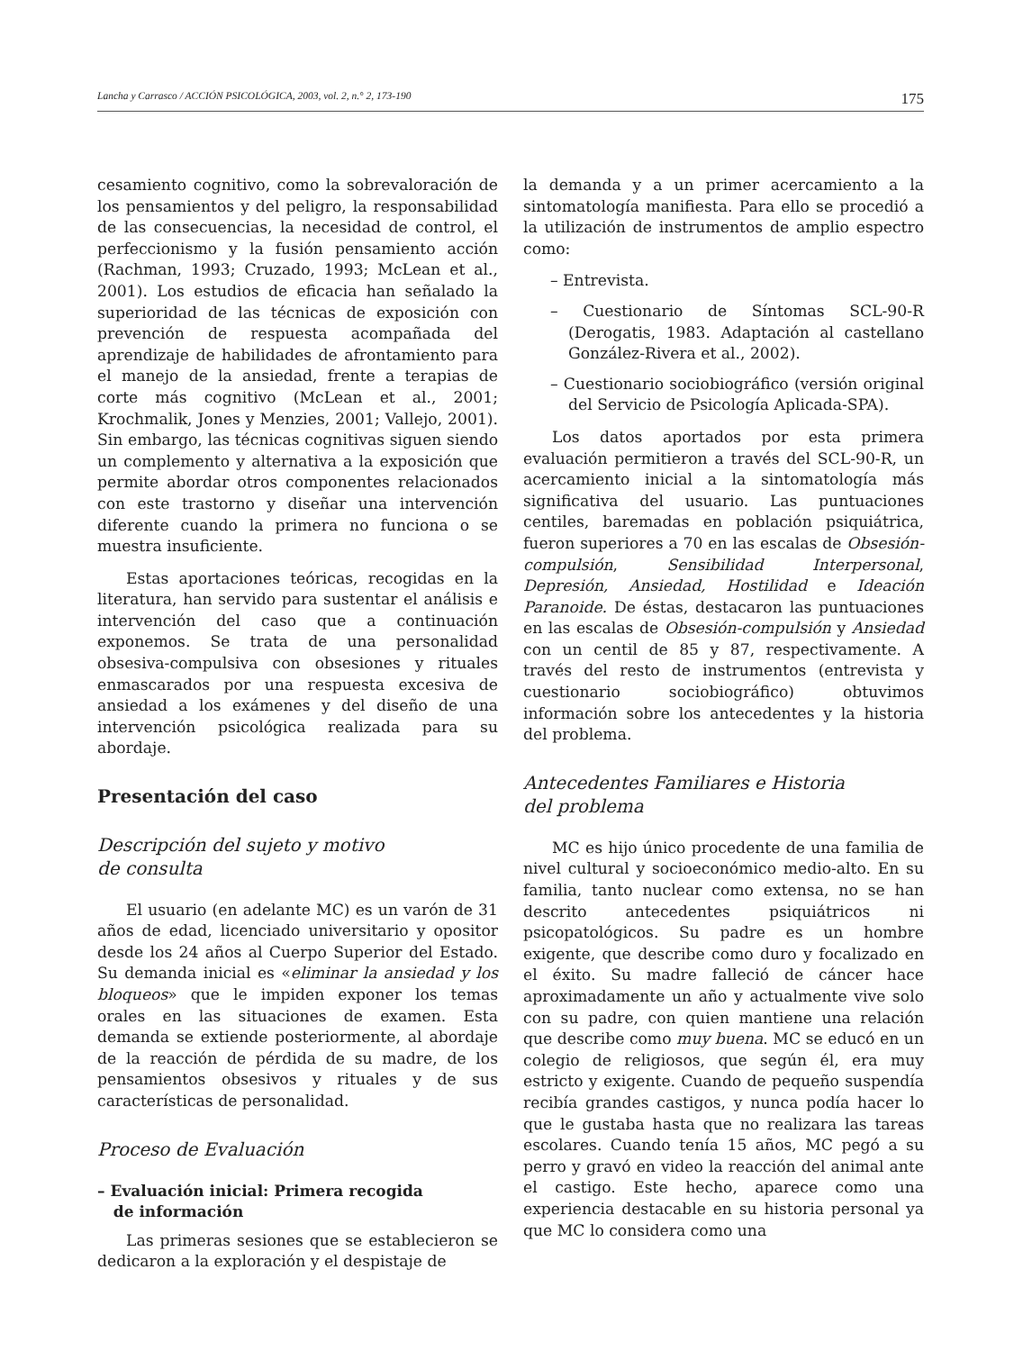Lancha y Carrasco / ACCIÓN PSICOLÓGICA, 2003, vol. 2, n.° 2, 173-190 175
cesamiento cognitivo, como la sobrevaloración de los pensamientos y del peligro, la responsabilidad de las consecuencias, la necesidad de control, el perfeccionismo y la fusión pensamiento acción (Rachman, 1993; Cruzado, 1993; McLean et al., 2001). Los estudios de eficacia han señalado la superioridad de las técnicas de exposición con prevención de respuesta acompañada del aprendizaje de habilidades de afrontamiento para el manejo de la ansiedad, frente a terapias de corte más cognitivo (McLean et al., 2001; Krochmalik, Jones y Menzies, 2001; Vallejo, 2001). Sin embargo, las técnicas cognitivas siguen siendo un complemento y alternativa a la exposición que permite abordar otros componentes relacionados con este trastorno y diseñar una intervención diferente cuando la primera no funciona o se muestra insuficiente.
Estas aportaciones teóricas, recogidas en la literatura, han servido para sustentar el análisis e intervención del caso que a continuación exponemos. Se trata de una personalidad obsesiva-compulsiva con obsesiones y rituales enmascarados por una respuesta excesiva de ansiedad a los exámenes y del diseño de una intervención psicológica realizada para su abordaje.
Presentación del caso
Descripción del sujeto y motivo
de consulta
El usuario (en adelante MC) es un varón de 31 años de edad, licenciado universitario y opositor desde los 24 años al Cuerpo Superior del Estado. Su demanda inicial es «eliminar la ansiedad y los bloqueos» que le impiden exponer los temas orales en las situaciones de examen. Esta demanda se extiende posteriormente, al abordaje de la reacción de pérdida de su madre, de los pensamientos obsesivos y rituales y de sus características de personalidad.
Proceso de Evaluación
– Evaluación inicial: Primera recogida
de información
Las primeras sesiones que se establecieron se dedicaron a la exploración y el despistaje de
la demanda y a un primer acercamiento a la sintomatología manifiesta. Para ello se procedió a la utilización de instrumentos de amplio espectro como:
– Entrevista.
– Cuestionario de Síntomas SCL-90-R (Derogatis, 1983. Adaptación al castellano González-Rivera et al., 2002).
– Cuestionario sociobiográfico (versión original del Servicio de Psicología Aplicada-SPA).
Los datos aportados por esta primera evaluación permitieron a través del SCL-90-R, un acercamiento inicial a la sintomatología más significativa del usuario. Las puntuaciones centiles, baremadas en población psiquiátrica, fueron superiores a 70 en las escalas de Obsesión-compulsión, Sensibilidad Interpersonal, Depresión, Ansiedad, Hostilidad e Ideación Paranoide. De éstas, destacaron las puntuaciones en las escalas de Obsesión-compulsión y Ansiedad con un centil de 85 y 87, respectivamente. A través del resto de instrumentos (entrevista y cuestionario sociobiográfico) obtuvimos información sobre los antecedentes y la historia del problema.
Antecedentes Familiares e Historia
del problema
MC es hijo único procedente de una familia de nivel cultural y socioeconómico medio-alto. En su familia, tanto nuclear como extensa, no se han descrito antecedentes psiquiátricos ni psicopatológicos. Su padre es un hombre exigente, que describe como duro y focalizado en el éxito. Su madre falleció de cáncer hace aproximadamente un año y actualmente vive solo con su padre, con quien mantiene una relación que describe como muy buena. MC se educó en un colegio de religiosos, que según él, era muy estricto y exigente. Cuando de pequeño suspendía recibía grandes castigos, y nunca podía hacer lo que le gustaba hasta que no realizara las tareas escolares. Cuando tenía 15 años, MC pegó a su perro y gravó en video la reacción del animal ante el castigo. Este hecho, aparece como una experiencia destacable en su historia personal ya que MC lo considera como una